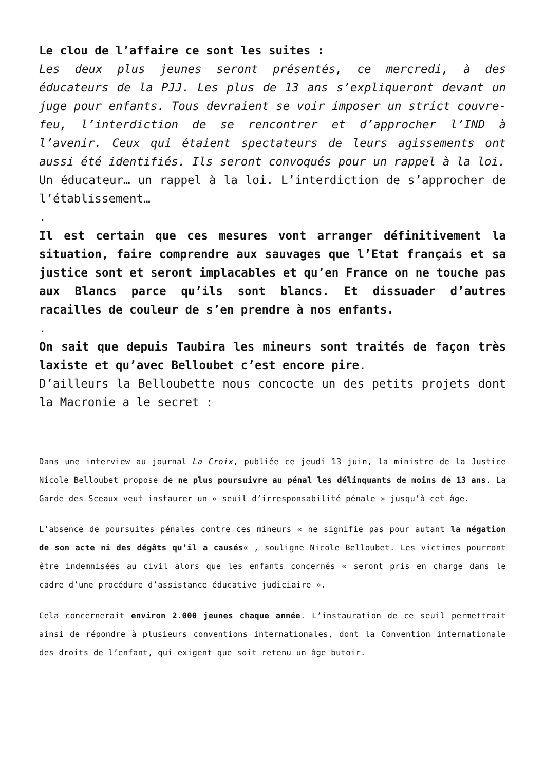Le clou de l’affaire ce sont les suites :
Les deux plus jeunes seront présentés, ce mercredi, à des éducateurs de la PJJ. Les plus de 13 ans s’expliqueront devant un juge pour enfants. Tous devraient se voir imposer un strict couvre-feu, l’interdiction de se rencontrer et d’approcher l’IND à l’avenir. Ceux qui étaient spectateurs de leurs agissements ont aussi été identifiés. Ils seront convoqués pour un rappel à la loi.
Un éducateur… un rappel à la loi. L’interdiction de s’approcher de l’établissement…
.
Il est certain que ces mesures vont arranger définitivement la situation, faire comprendre aux sauvages que l’Etat français et sa justice sont et seront implacables et qu’en France on ne touche pas aux Blancs parce qu’ils sont blancs. Et dissuader d’autres racailles de couleur de s’en prendre à nos enfants.
.
On sait que depuis Taubira les mineurs sont traités de façon très laxiste et qu’avec Belloubet c’est encore pire.
D’ailleurs la Belloubette nous concocte un des petits projets dont la Macronie a le secret :
Dans une interview au journal La Croix, publiée ce jeudi 13 juin, la ministre de la Justice Nicole Belloubet propose de ne plus poursuivre au pénal les délinquants de moins de 13 ans. La Garde des Sceaux veut instaurer un « seuil d’irresponsabilité pénale » jusqu’à cet âge.
L’absence de poursuites pénales contre ces mineurs « ne signifie pas pour autant la négation de son acte ni des dégâts qu’il a causés« , souligne Nicole Belloubet. Les victimes pourront être indemnisées au civil alors que les enfants concernés « seront pris en charge dans le cadre d’une procédure d’assistance éducative judiciaire ».
Cela concernerait environ 2.000 jeunes chaque année. L’instauration de ce seuil permettrait ainsi de répondre à plusieurs conventions internationales, dont la Convention internationale des droits de l’enfant, qui exigent que soit retenu un âge butoir.